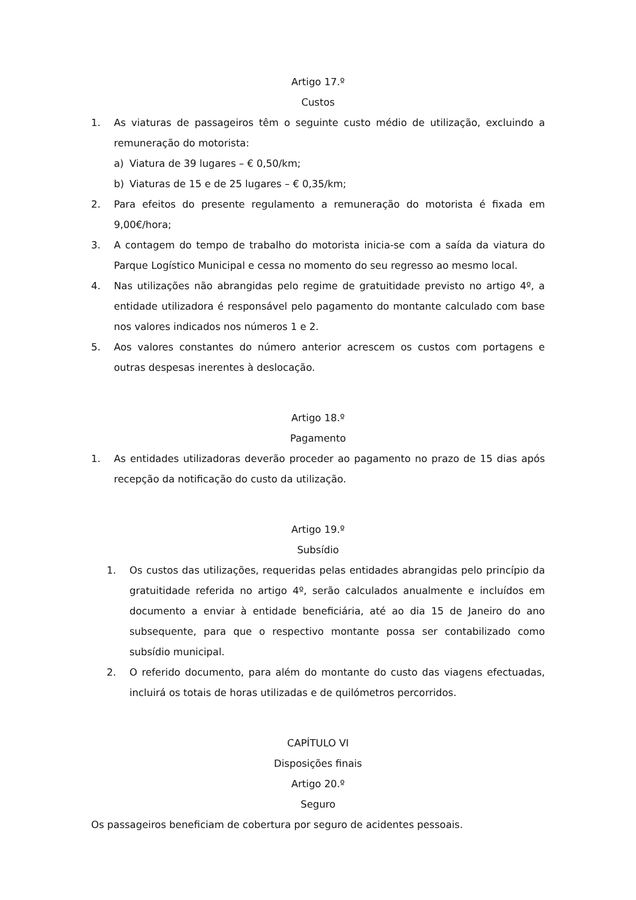Artigo 17.º
Custos
1. As viaturas de passageiros têm o seguinte custo médio de utilização, excluindo a remuneração do motorista:
a) Viatura de 39 lugares – € 0,50/km;
b) Viaturas de 15 e de 25 lugares – € 0,35/km;
2. Para efeitos do presente regulamento a remuneração do motorista é fixada em 9,00€/hora;
3. A contagem do tempo de trabalho do motorista inicia-se com a saída da viatura do Parque Logístico Municipal e cessa no momento do seu regresso ao mesmo local.
4. Nas utilizações não abrangidas pelo regime de gratuitidade previsto no artigo 4º, a entidade utilizadora é responsável pelo pagamento do montante calculado com base nos valores indicados nos números 1 e 2.
5. Aos valores constantes do número anterior acrescem os custos com portagens e outras despesas inerentes à deslocação.
Artigo 18.º
Pagamento
1. As entidades utilizadoras deverão proceder ao pagamento no prazo de 15 dias após recepção da notificação do custo da utilização.
Artigo 19.º
Subsídio
1. Os custos das utilizações, requeridas pelas entidades abrangidas pelo princípio da gratuitidade referida no artigo 4º, serão calculados anualmente e incluídos em documento a enviar à entidade beneficiária, até ao dia 15 de Janeiro do ano subsequente, para que o respectivo montante possa ser contabilizado como subsídio municipal.
2. O referido documento, para além do montante do custo das viagens efectuadas, incluirá os totais de horas utilizadas e de quilómetros percorridos.
CAPÍTULO VI
Disposições finais
Artigo 20.º
Seguro
Os passageiros beneficiam de cobertura por seguro de acidentes pessoais.